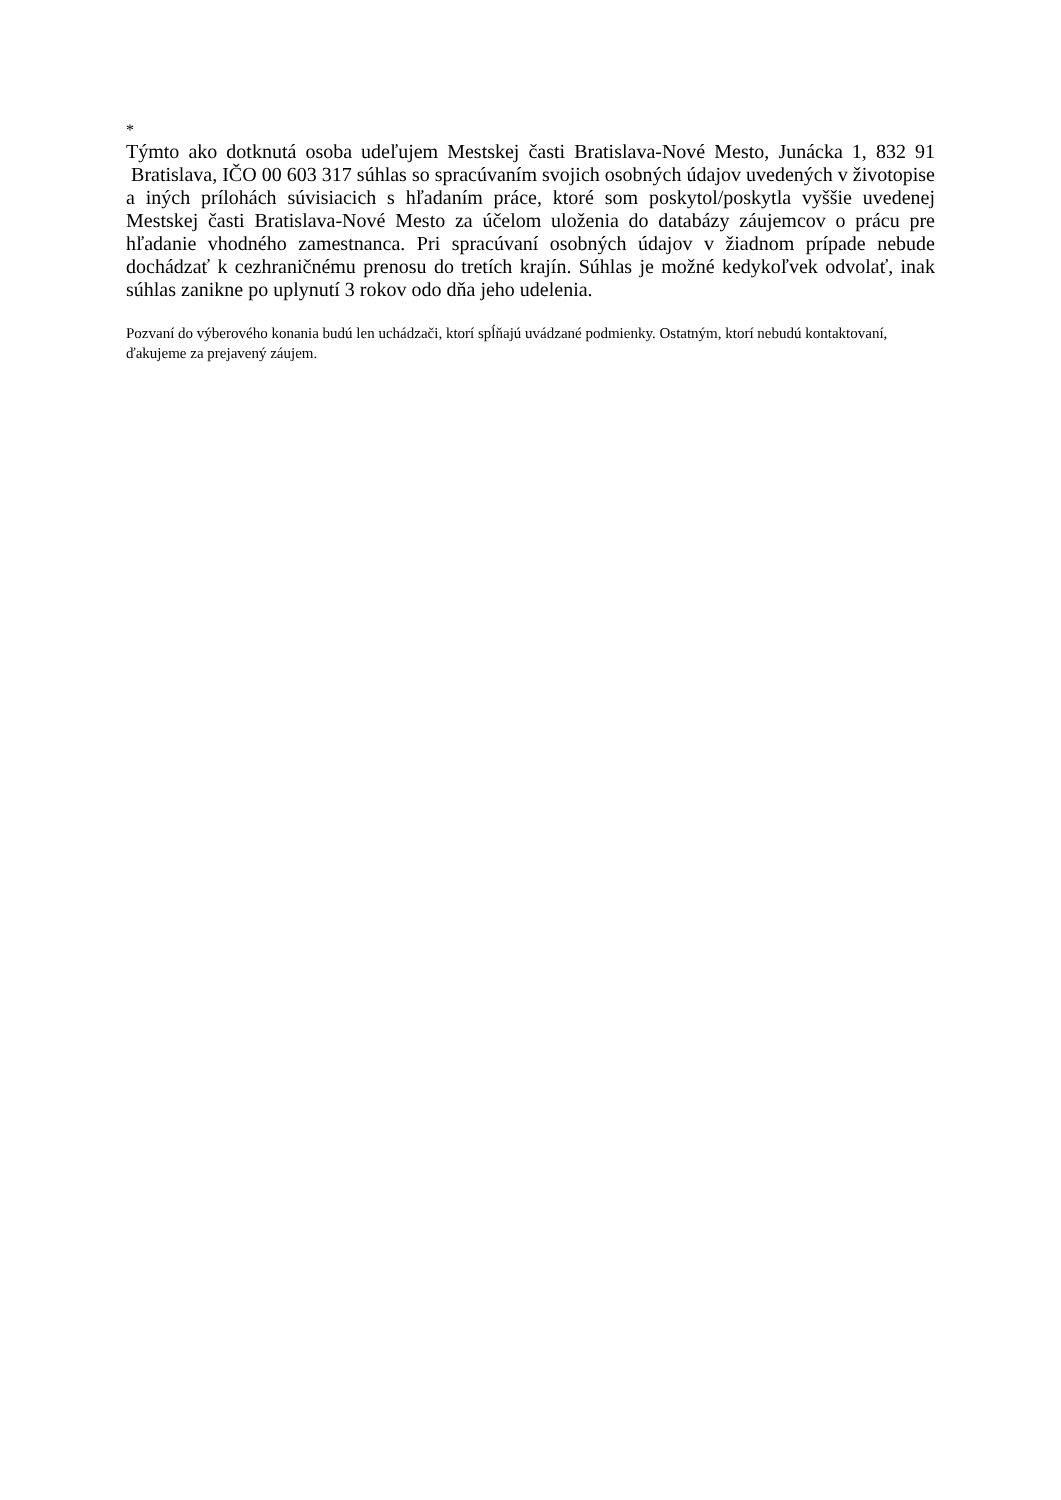*
Týmto ako dotknutá osoba udeľujem Mestskej časti Bratislava-Nové Mesto, Junácka 1, 832 91 Bratislava, IČO 00 603 317 súhlas so spracúvaním svojich osobných údajov uvedených v životopise a iných prílohách súvisiacich s hľadaním práce, ktoré som poskytol/poskytla vyššie uvedenej Mestskej časti Bratislava-Nové Mesto za účelom uloženia do databázy záujemcov o prácu pre hľadanie vhodného zamestnanca. Pri spracúvaní osobných údajov v žiadnom prípade nebude dochádzať k cezhraničnému prenosu do tretích krajín. Súhlas je možné kedykoľvek odvolať, inak súhlas zanikne po uplynutí 3 rokov odo dňa jeho udelenia.
Pozvaní do výberového konania budú len uchádzači, ktorí spĺňajú uvádzané podmienky. Ostatným, ktorí nebudú kontaktovaní, ďakujeme za prejavený záujem.